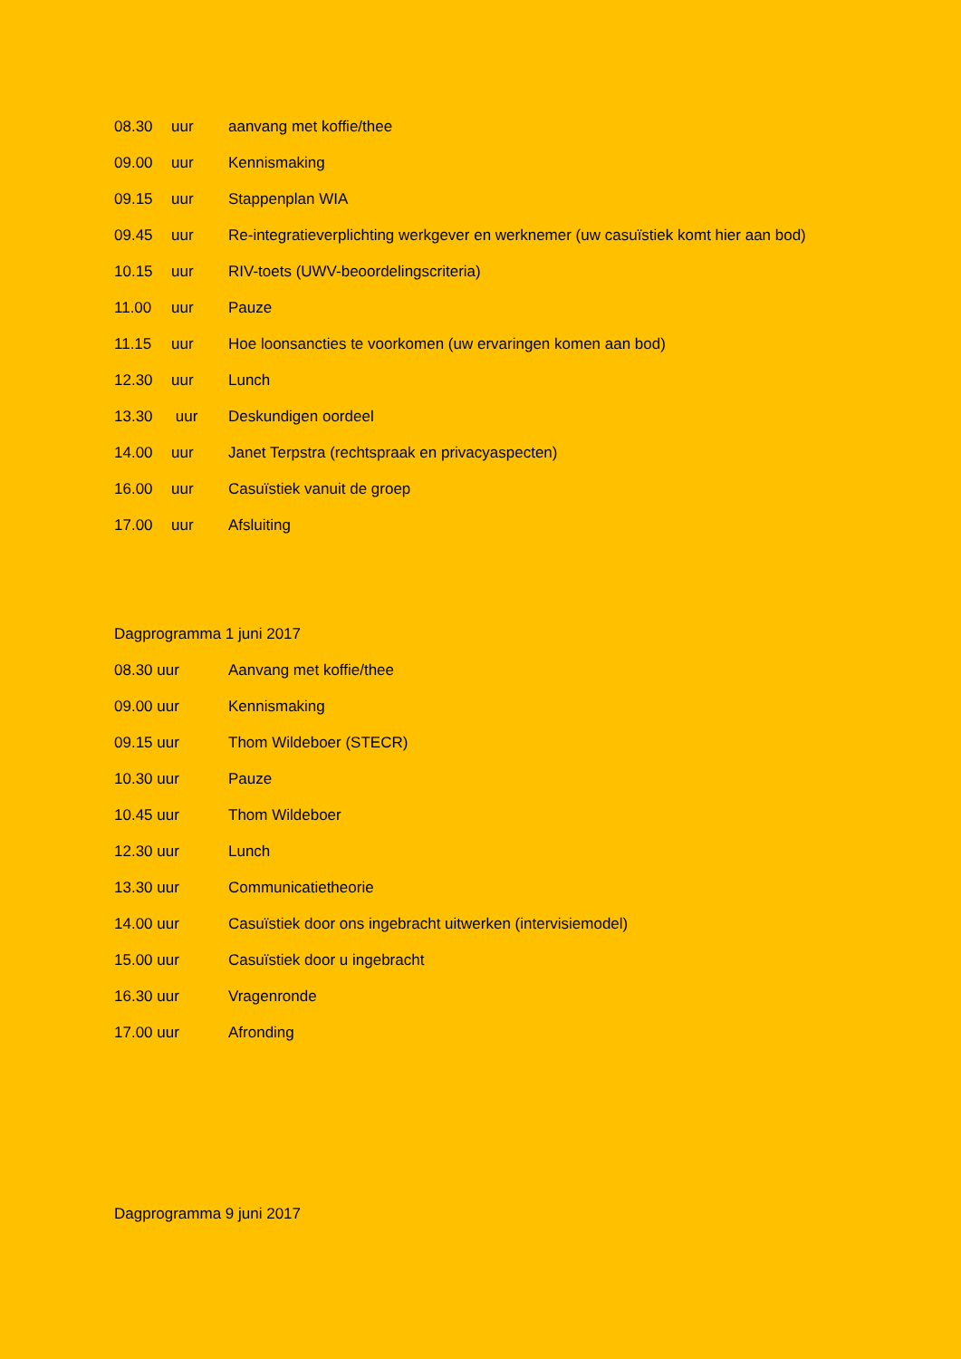08.30 uur aanvang met koffie/thee
09.00 uur Kennismaking
09.15 uur Stappenplan WIA
09.45 uur Re-integratieverplichting werkgever en werknemer (uw casuïstiek komt hier aan bod)
10.15 uur RIV-toets (UWV-beoordelingscriteria)
11.00 uur Pauze
11.15 uur Hoe loonsancties te voorkomen (uw ervaringen komen aan bod)
12.30 uur Lunch
13.30 uur Deskundigen oordeel
14.00 uur Janet Terpstra (rechtspraak en privacyaspecten)
16.00 uur Casuïstiek vanuit de groep
17.00 uur Afsluiting
Dagprogramma 1 juni 2017
08.30 uur Aanvang met koffie/thee
09.00 uur Kennismaking
09.15 uur Thom Wildeboer (STECR)
10.30 uur Pauze
10.45 uur Thom Wildeboer
12.30 uur Lunch
13.30 uur Communicatietheorie
14.00 uur Casuïstiek door ons ingebracht uitwerken (intervisiemodel)
15.00 uur Casuïstiek door u ingebracht
16.30 uur Vragenronde
17.00 uur Afronding
Dagprogramma 9 juni 2017